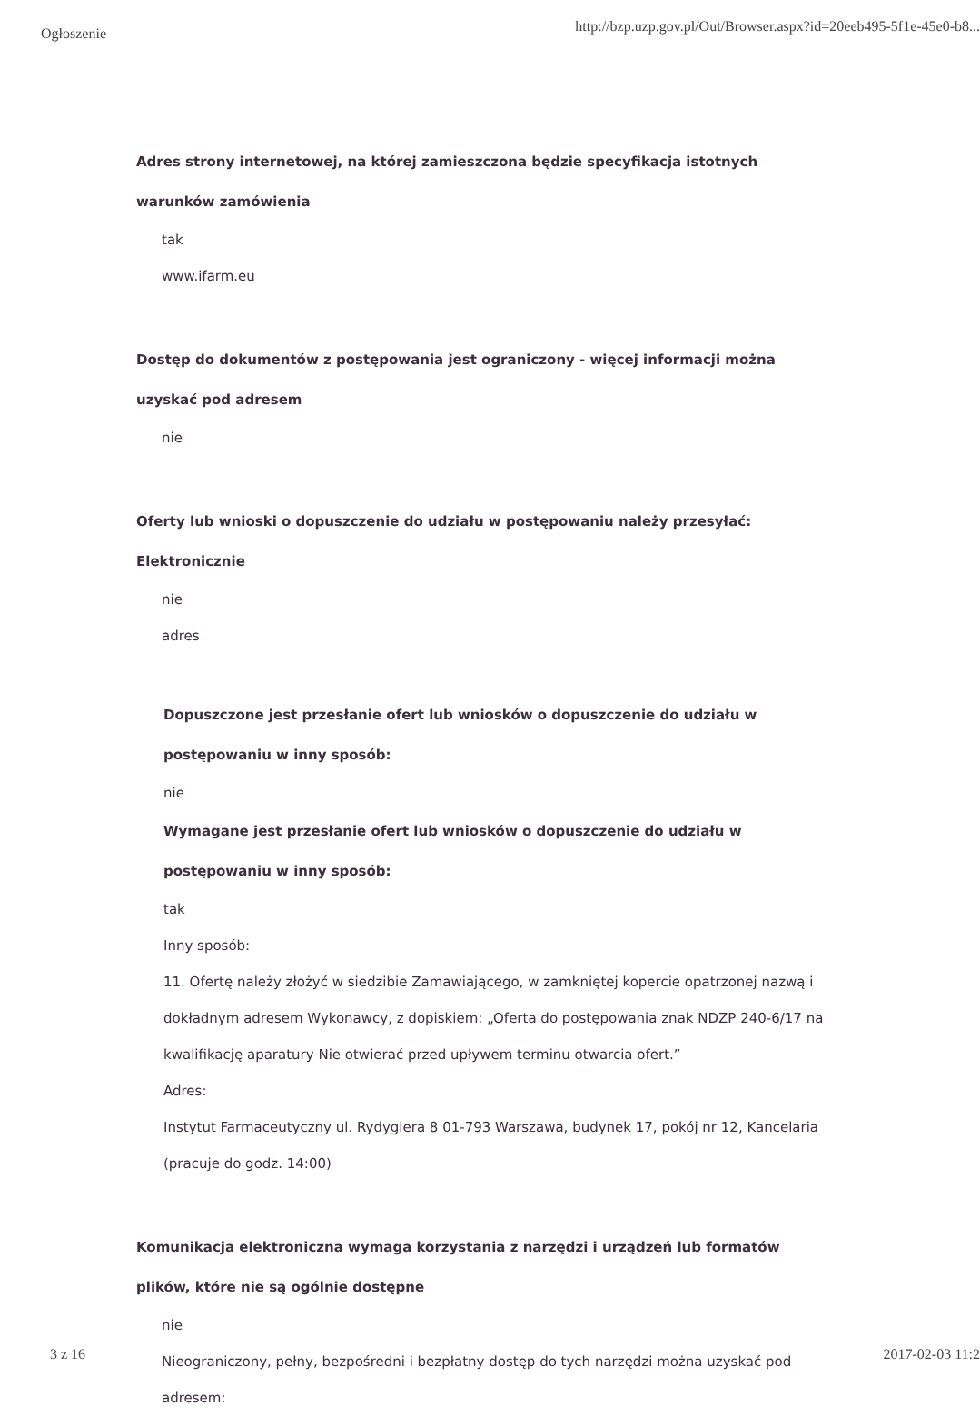Ogłoszenie http://bzp.uzp.gov.pl/Out/Browser.aspx?id=20eeb495-5f1e-45e0-b8...
Adres strony internetowej, na której zamieszczona będzie specyfikacja istotnych warunków zamówienia
tak
www.ifarm.eu
Dostęp do dokumentów z postępowania jest ograniczony - więcej informacji można uzyskać pod adresem
nie
Oferty lub wnioski o dopuszczenie do udziału w postępowaniu należy przesyłać:
Elektronicznie
nie
adres
Dopuszczone jest przesłanie ofert lub wniosków o dopuszczenie do udziału w postępowaniu w inny sposób:
nie
Wymagane jest przesłanie ofert lub wniosków o dopuszczenie do udziału w postępowaniu w inny sposób:
tak
Inny sposób:
11. Ofertę należy złożyć w siedzibie Zamawiającego, w zamkniętej kopercie opatrzonej nazwą i dokładnym adresem Wykonawcy, z dopiskiem: „Oferta do postępowania znak NDZP 240-6/17 na kwalifikację aparatury Nie otwierać przed upływem terminu otwarcia ofert.”
Adres:
Instytut Farmaceutyczny ul. Rydygiera 8 01-793 Warszawa, budynek 17, pokój nr 12, Kancelaria (pracuje do godz. 14:00)
Komunikacja elektroniczna wymaga korzystania z narzędzi i urządzeń lub formatów plików, które nie są ogólnie dostępne
nie
Nieograniczony, pełny, bezpośredni i bezpłatny dostęp do tych narzędzi można uzyskać pod adresem:
3 z 16 2017-02-03 11:2